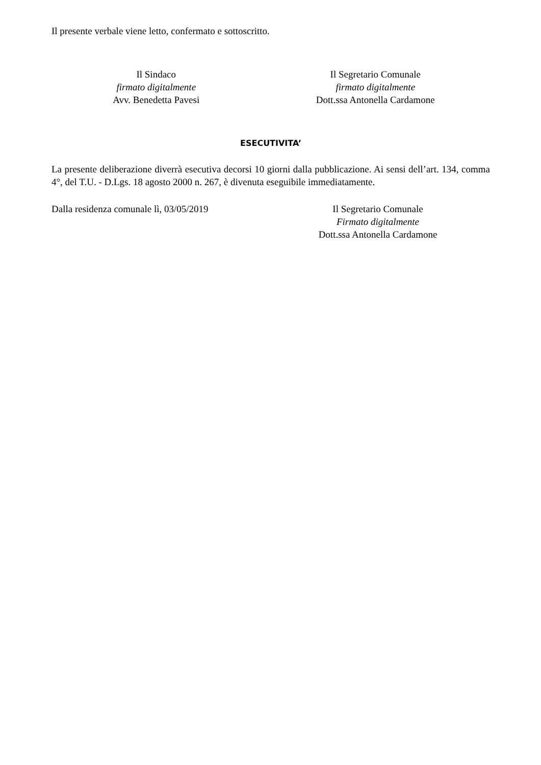Il presente verbale viene letto, confermato e sottoscritto.
Il Sindaco
firmato digitalmente
Avv. Benedetta Pavesi
Il Segretario Comunale
firmato digitalmente
Dott.ssa Antonella Cardamone
ESECUTIVITA’
La presente deliberazione diverrà esecutiva decorsi 10 giorni dalla pubblicazione. Ai sensi dell’art. 134, comma 4°, del T.U. - D.Lgs. 18 agosto 2000 n. 267, è divenuta eseguibile immediatamente.
Dalla residenza comunale lì, 03/05/2019 Il Segretario Comunale
Firmato digitalmente
Dott.ssa Antonella Cardamone